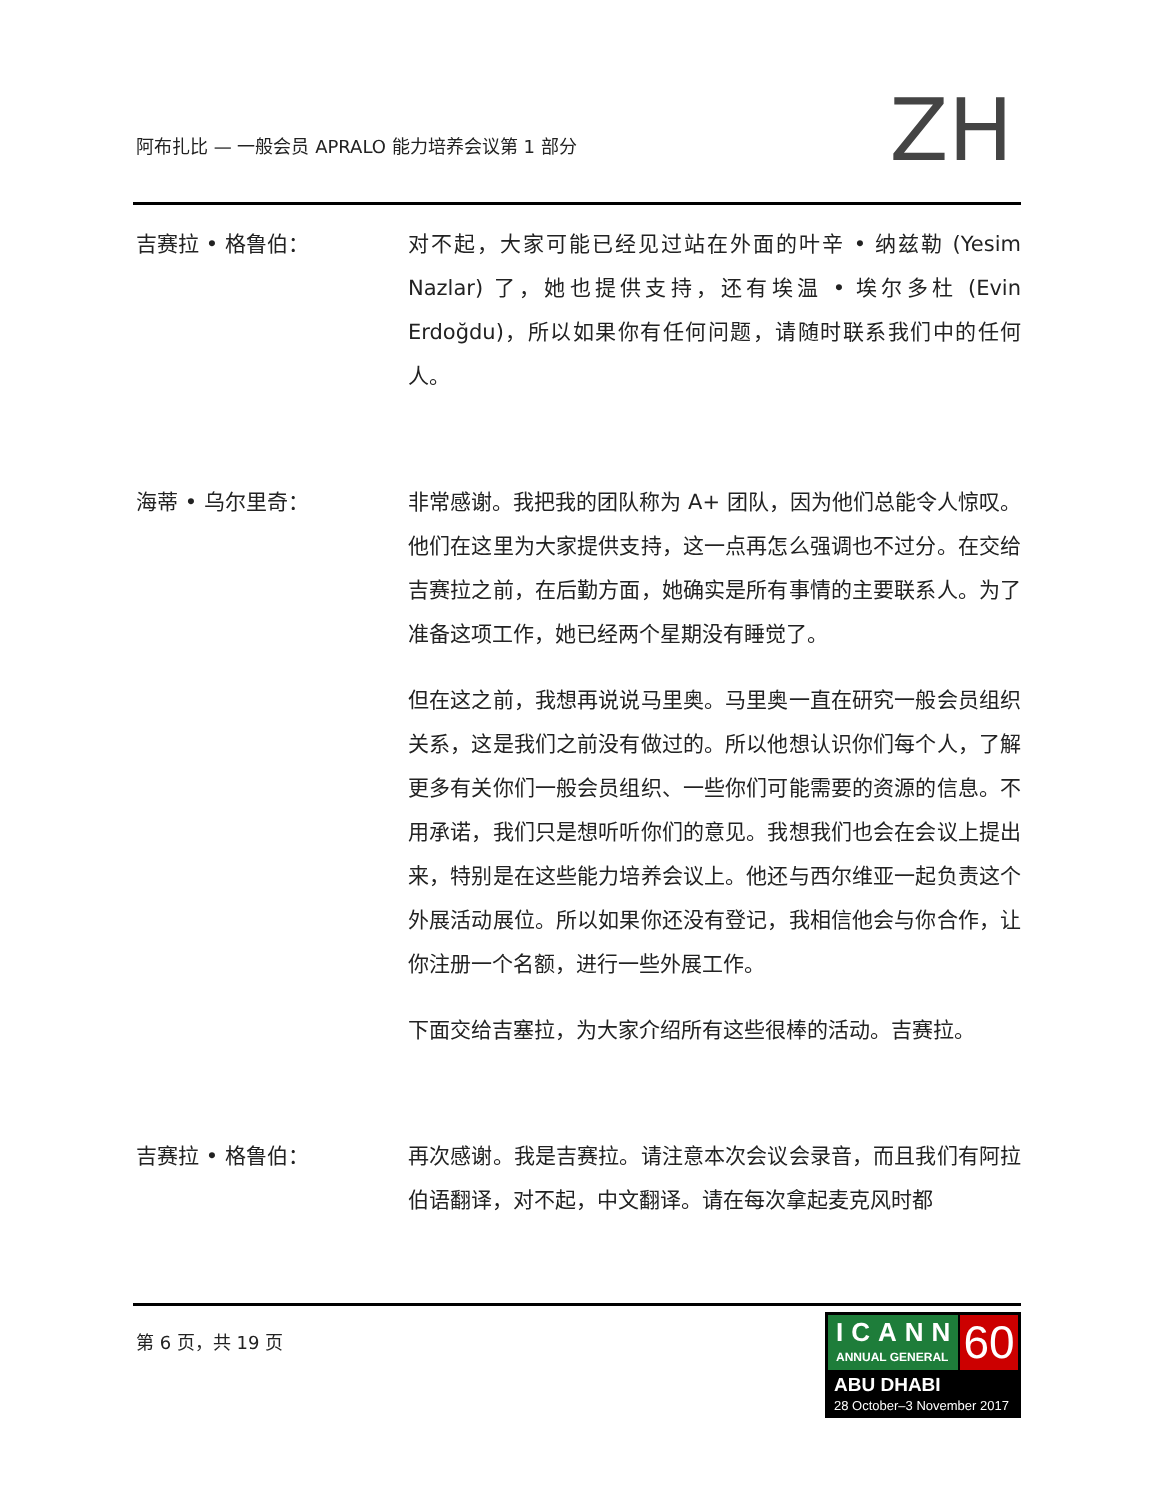阿布扎比 — 一般会员 APRALO 能力培养会议第 1 部分
ZH
吉赛拉 • 格鲁伯： 对不起，大家可能已经见过站在外面的叶辛 • 纳兹勒 (Yesim Nazlar) 了，她也提供支持，还有埃温 • 埃尔多杜 (Evin Erdoğdu)，所以如果你有任何问题，请随时联系我们中的任何人。
海蒂 • 乌尔里奇： 非常感谢。我把我的团队称为 A+ 团队，因为他们总能令人惊叹。他们在这里为大家提供支持，这一点再怎么强调也不过分。在交给吉赛拉之前，在后勤方面，她确实是所有事情的主要联系人。为了准备这项工作，她已经两个星期没有睡觉了。
但在这之前，我想再说说马里奥。马里奥一直在研究一般会员组织关系，这是我们之前没有做过的。所以他想认识你们每个人，了解更多有关你们一般会员组织、一些你们可能需要的资源的信息。不用承诺，我们只是想听听你们的意见。我想我们也会在会议上提出来，特别是在这些能力培养会议上。他还与西尔维亚一起负责这个外展活动展位。所以如果你还没有登记，我相信他会与你合作，让你注册一个名额，进行一些外展工作。
下面交给吉塞拉，为大家介绍所有这些很棒的活动。吉赛拉。
吉赛拉 • 格鲁伯： 再次感谢。我是吉赛拉。请注意本次会议会录音，而且我们有阿拉伯语翻译，对不起，中文翻译。请在每次拿起麦克风时都
第 6 页，共 19 页
ICANN
ANNUAL GENERAL
60
ABU DHABI
28 October–3 November 2017